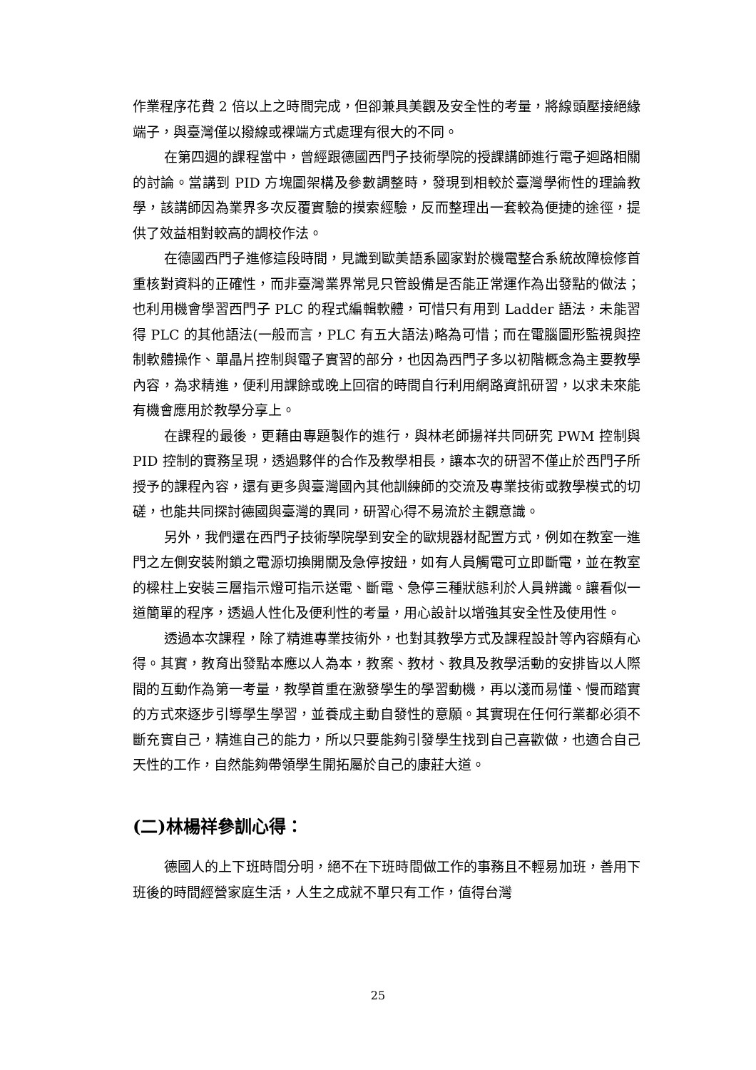作業程序花費 2 倍以上之時間完成，但卻兼具美觀及安全性的考量，將線頭壓接絕緣端子，與臺灣僅以撥線或裸端方式處理有很大的不同。
在第四週的課程當中，曾經跟德國西門子技術學院的授課講師進行電子迴路相關的討論。當講到 PID 方塊圖架構及參數調整時，發現到相較於臺灣學術性的理論教學，該講師因為業界多次反覆實驗的摸索經驗，反而整理出一套較為便捷的途徑，提供了效益相對較高的調校作法。
在德國西門子進修這段時間，見識到歐美語系國家對於機電整合系統故障檢修首重核對資料的正確性，而非臺灣業界常見只管設備是否能正常運作為出發點的做法；也利用機會學習西門子 PLC 的程式編輯軟體，可惜只有用到 Ladder 語法，未能習得 PLC 的其他語法(一般而言，PLC 有五大語法)略為可惜；而在電腦圖形監視與控制軟體操作、單晶片控制與電子實習的部分，也因為西門子多以初階概念為主要教學內容，為求精進，便利用課餘或晚上回宿的時間自行利用網路資訊研習，以求未來能有機會應用於教學分享上。
在課程的最後，更藉由專題製作的進行，與林老師揚祥共同研究 PWM 控制與 PID 控制的實務呈現，透過夥伴的合作及教學相長，讓本次的研習不僅止於西門子所授予的課程內容，還有更多與臺灣國內其他訓練師的交流及專業技術或教學模式的切磋，也能共同探討德國與臺灣的異同，研習心得不易流於主觀意識。
另外，我們還在西門子技術學院學到安全的歐規器材配置方式，例如在教室一進門之左側安裝附鎖之電源切換開關及急停按鈕，如有人員觸電可立即斷電，並在教室的樑柱上安裝三層指示燈可指示送電、斷電、急停三種狀態利於人員辨識。讓看似一道簡單的程序，透過人性化及便利性的考量，用心設計以增強其安全性及使用性。
透過本次課程，除了精進專業技術外，也對其教學方式及課程設計等內容頗有心得。其實，教育出發點本應以人為本，教案、教材、教具及教學活動的安排皆以人際間的互動作為第一考量，教學首重在激發學生的學習動機，再以淺而易懂、慢而踏實的方式來逐步引導學生學習，並養成主動自發性的意願。其實現在任何行業都必須不斷充實自己，精進自己的能力，所以只要能夠引發學生找到自己喜歡做，也適合自己天性的工作，自然能夠帶領學生開拓屬於自己的康莊大道。
(二)林楊祥參訓心得：
德國人的上下班時間分明，絕不在下班時間做工作的事務且不輕易加班，善用下班後的時間經營家庭生活，人生之成就不單只有工作，值得台灣
25